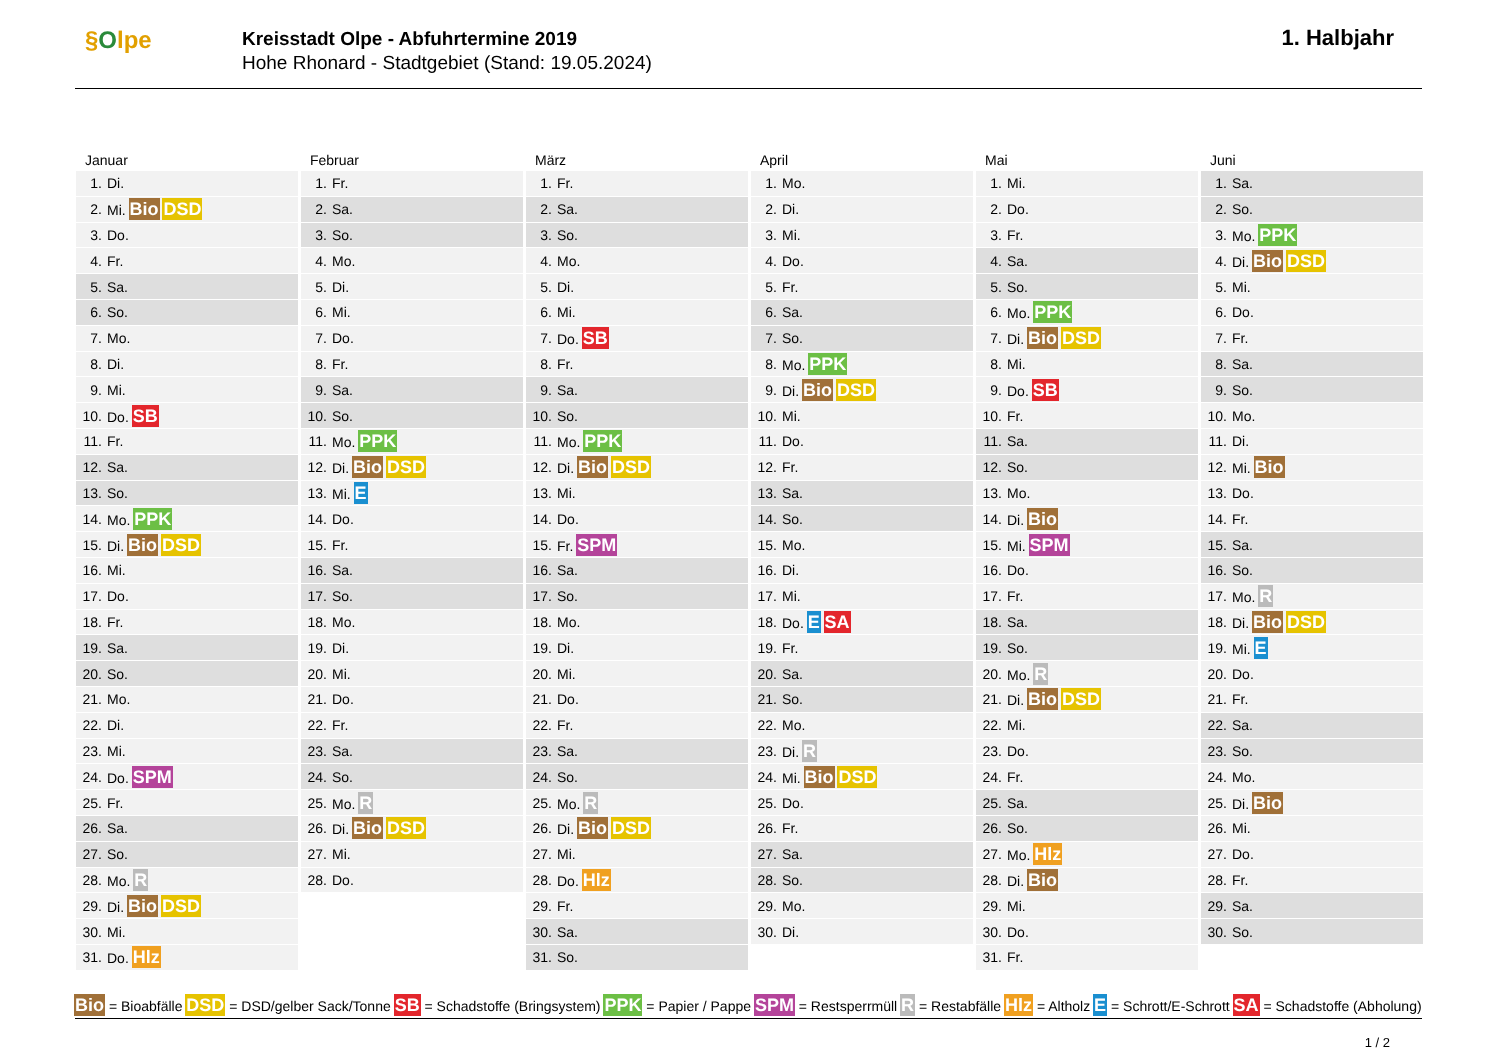§Olpe
Kreisstadt Olpe - Abfuhrtermine 2019
Hohe Rhonard - Stadtgebiet (Stand: 19.05.2024)
1. Halbjahr
Januar
| 1. | Di. |
| 2. | Mi. Bio DSD |
| 3. | Do. |
| 4. | Fr. |
| 5. | Sa. |
| 6. | So. |
| 7. | Mo. |
| 8. | Di. |
| 9. | Mi. |
| 10. | Do. SB |
| 11. | Fr. |
| 12. | Sa. |
| 13. | So. |
| 14. | Mo. PPK |
| 15. | Di. Bio DSD |
| 16. | Mi. |
| 17. | Do. |
| 18. | Fr. |
| 19. | Sa. |
| 20. | So. |
| 21. | Mo. |
| 22. | Di. |
| 23. | Mi. |
| 24. | Do. SPM |
| 25. | Fr. |
| 26. | Sa. |
| 27. | So. |
| 28. | Mo. R |
| 29. | Di. Bio DSD |
| 30. | Mi. |
| 31. | Do. Hlz |
Februar
| 1. | Fr. |
| 2. | Sa. |
| 3. | So. |
| 4. | Mo. |
| 5. | Di. |
| 6. | Mi. |
| 7. | Do. |
| 8. | Fr. |
| 9. | Sa. |
| 10. | So. |
| 11. | Mo. PPK |
| 12. | Di. Bio DSD |
| 13. | Mi. E |
| 14. | Do. |
| 15. | Fr. |
| 16. | Sa. |
| 17. | So. |
| 18. | Mo. |
| 19. | Di. |
| 20. | Mi. |
| 21. | Do. |
| 22. | Fr. |
| 23. | Sa. |
| 24. | So. |
| 25. | Mo. R |
| 26. | Di. Bio DSD |
| 27. | Mi. |
| 28. | Do. |
März
| 1. | Fr. |
| 2. | Sa. |
| 3. | So. |
| 4. | Mo. |
| 5. | Di. |
| 6. | Mi. |
| 7. | Do. SB |
| 8. | Fr. |
| 9. | Sa. |
| 10. | So. |
| 11. | Mo. PPK |
| 12. | Di. Bio DSD |
| 13. | Mi. |
| 14. | Do. |
| 15. | Fr. SPM |
| 16. | Sa. |
| 17. | So. |
| 18. | Mo. |
| 19. | Di. |
| 20. | Mi. |
| 21. | Do. |
| 22. | Fr. |
| 23. | Sa. |
| 24. | So. |
| 25. | Mo. R |
| 26. | Di. Bio DSD |
| 27. | Mi. |
| 28. | Do. Hlz |
| 29. | Fr. |
| 30. | Sa. |
| 31. | So. |
April
| 1. | Mo. |
| 2. | Di. |
| 3. | Mi. |
| 4. | Do. |
| 5. | Fr. |
| 6. | Sa. |
| 7. | So. |
| 8. | Mo. PPK |
| 9. | Di. Bio DSD |
| 10. | Mi. |
| 11. | Do. |
| 12. | Fr. |
| 13. | Sa. |
| 14. | So. |
| 15. | Mo. |
| 16. | Di. |
| 17. | Mi. |
| 18. | Do. E SA |
| 19. | Fr. |
| 20. | Sa. |
| 21. | So. |
| 22. | Mo. |
| 23. | Di. R |
| 24. | Mi. Bio DSD |
| 25. | Do. |
| 26. | Fr. |
| 27. | Sa. |
| 28. | So. |
| 29. | Mo. |
| 30. | Di. |
Mai
| 1. | Mi. |
| 2. | Do. |
| 3. | Fr. |
| 4. | Sa. |
| 5. | So. |
| 6. | Mo. PPK |
| 7. | Di. Bio DSD |
| 8. | Mi. |
| 9. | Do. SB |
| 10. | Fr. |
| 11. | Sa. |
| 12. | So. |
| 13. | Mo. |
| 14. | Di. Bio |
| 15. | Mi. SPM |
| 16. | Do. |
| 17. | Fr. |
| 18. | Sa. |
| 19. | So. |
| 20. | Mo. R |
| 21. | Di. Bio DSD |
| 22. | Mi. |
| 23. | Do. |
| 24. | Fr. |
| 25. | Sa. |
| 26. | So. |
| 27. | Mo. Hlz |
| 28. | Di. Bio |
| 29. | Mi. |
| 30. | Do. |
| 31. | Fr. |
Juni
| 1. | Sa. |
| 2. | So. |
| 3. | Mo. PPK |
| 4. | Di. Bio DSD |
| 5. | Mi. |
| 6. | Do. |
| 7. | Fr. |
| 8. | Sa. |
| 9. | So. |
| 10. | Mo. |
| 11. | Di. |
| 12. | Mi. Bio |
| 13. | Do. |
| 14. | Fr. |
| 15. | Sa. |
| 16. | So. |
| 17. | Mo. R |
| 18. | Di. Bio DSD |
| 19. | Mi. E |
| 20. | Do. |
| 21. | Fr. |
| 22. | Sa. |
| 23. | So. |
| 24. | Mo. |
| 25. | Di. Bio |
| 26. | Mi. |
| 27. | Do. |
| 28. | Fr. |
| 29. | Sa. |
| 30. | So. |
Bio = Bioabfälle DSD = DSD/gelber Sack/Tonne SB = Schadstoffe (Bringsystem) PPK = Papier / Pappe SPM = Restsperrmüll R = Restabfälle Hlz = Altholz E = Schrott/E-Schrott SA = Schadstoffe (Abholung)
1 / 2